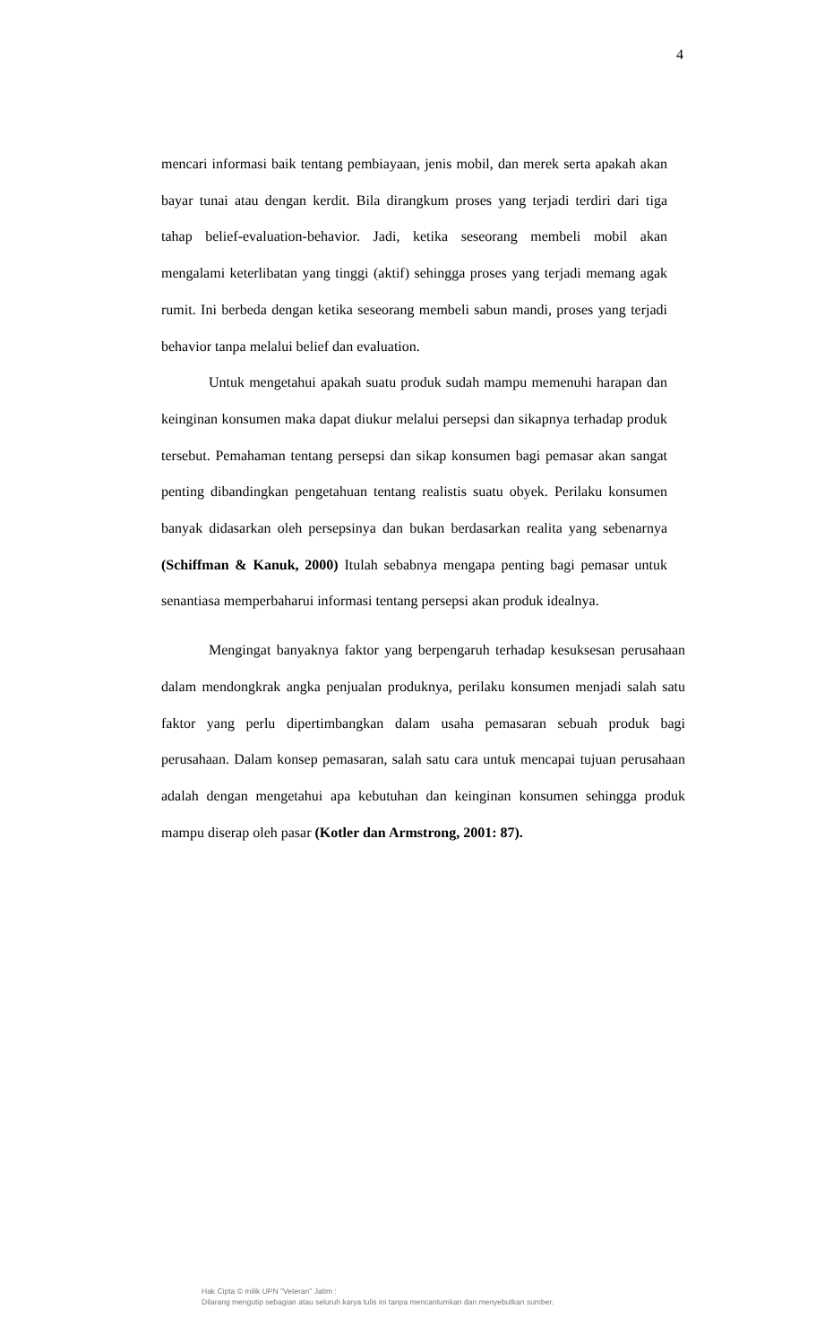4
mencari informasi baik tentang pembiayaan, jenis mobil, dan merek serta apakah akan bayar tunai atau dengan kerdit. Bila dirangkum proses yang terjadi terdiri dari tiga tahap belief-evaluation-behavior. Jadi, ketika seseorang membeli mobil akan mengalami keterlibatan yang tinggi (aktif) sehingga proses yang terjadi memang agak rumit. Ini berbeda dengan ketika seseorang membeli sabun mandi, proses yang terjadi behavior tanpa melalui belief dan evaluation.
Untuk mengetahui apakah suatu produk sudah mampu memenuhi harapan dan keinginan konsumen maka dapat diukur melalui persepsi dan sikapnya terhadap produk tersebut. Pemahaman tentang persepsi dan sikap konsumen bagi pemasar akan sangat penting dibandingkan pengetahuan tentang realistis suatu obyek. Perilaku konsumen banyak didasarkan oleh persepsinya dan bukan berdasarkan realita yang sebenarnya (Schiffman & Kanuk, 2000) Itulah sebabnya mengapa penting bagi pemasar untuk senantiasa memperbaharui informasi tentang persepsi akan produk idealnya.
Mengingat banyaknya faktor yang berpengaruh terhadap kesuksesan perusahaan dalam mendongkrak angka penjualan produknya, perilaku konsumen menjadi salah satu faktor yang perlu dipertimbangkan dalam usaha pemasaran sebuah produk bagi perusahaan. Dalam konsep pemasaran, salah satu cara untuk mencapai tujuan perusahaan adalah dengan mengetahui apa kebutuhan dan keinginan konsumen sehingga produk mampu diserap oleh pasar (Kotler dan Armstrong, 2001: 87).
Hak Cipta © milik UPN "Veteran" Jatim :
Dilarang mengutip sebagian atau seluruh karya tulis ini tanpa mencantumkan dan menyebutkan sumber.